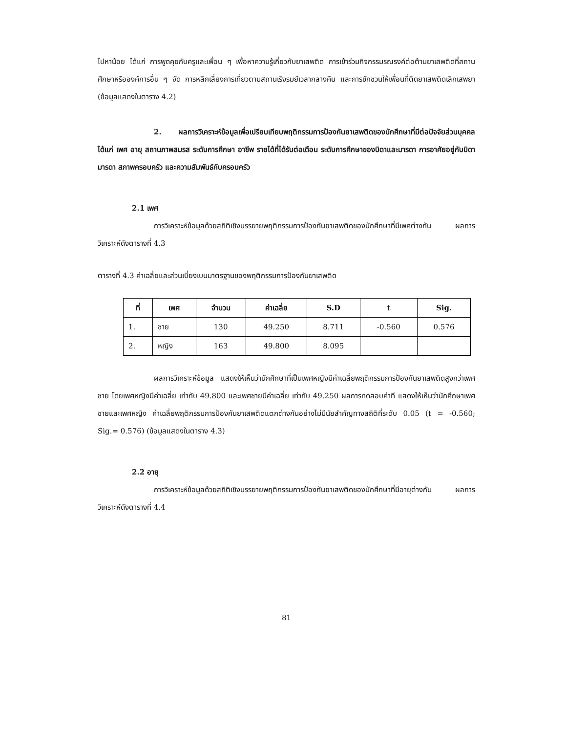ไปหาน้อย ได้แก่ การพูดคุยกับครูและเพื่อน ๆ เพื่อหาความรู้เกี่ยวกับยาเสพติด การเข้าร่วมกิจกรรมรณรงค์ต่อต้านยาเสพติดที่สถานศึกษาหรือองค์การอื่น ๆ จัด การหลีกเลี่ยงการเที่ยวตามสถานเริงรมย์เวลากลางคืน และการชักชวนให้เพื่อนที่ติดยาเสพติดเลิกเสพยา (ข้อมูลแสดงในตาราง 4.2)
2. ผลการวิเคราะห์ข้อมูลเพื่อเปรียบเทียบพฤติกรรมการป้องกันยาเสพติดของนักศึกษาที่มีต่อปัจจัยส่วนบุคคล ได้แก่ เพศ อายุ สถานภาพสมรส ระดับการศึกษา อาชีพ รายได้ที่ได้รับต่อเดือน ระดับการศึกษาของบิดาและมารดา การอาศัยอยู่กับบิดามารดา สภาพครอบครัว และความสัมพันธ์กับครอบครัว
2.1 เพศ
การวิเคราะห์ข้อมูลด้วยสถิติเชิงบรรยายพฤติกรรมการป้องกันยาเสพติดของนักศึกษาที่มีเพศต่างกัน ผลการวิเคราะห์ดังตารางที่ 4.3
ตารางที่ 4.3 ค่าเฉลี่ยและส่วนเบี่ยงเบนมาตรฐานของพฤติกรรมการป้องกันยาเสพติด
| ที่ | เพศ | จำนวน | ค่าเฉลี่ย | S.D | t | Sig. |
| --- | --- | --- | --- | --- | --- | --- |
| 1. | ชาย | 130 | 49.250 | 8.711 | -0.560 | 0.576 |
| 2. | หญิง | 163 | 49.800 | 8.095 | | |
ผลการวิเคราะห์ข้อมูล แสดงให้เห็นว่านักศึกษาที่เป็นเพศหญิงมีค่าเฉลี่ยพฤติกรรมการป้องกันยาเสพติดสูงกว่าเพศชาย โดยเพศหญิงมีค่าเฉลี่ย เท่ากับ 49.800 และเพศชายมีค่าเฉลี่ย เท่ากับ 49.250 ผลการทดสอบค่าที แสดงให้เห็นว่านักศึกษาเพศชายและเพศหญิง ค่าเฉลี่ยพฤติกรรมการป้องกันยาเสพติดแตกต่างกันอย่างไม่มีนัยสำคัญทางสถิติที่ระดับ 0.05 (t = -0.560; Sig.= 0.576) (ข้อมูลแสดงในตาราง 4.3)
2.2 อายุ
การวิเคราะห์ข้อมูลด้วยสถิติเชิงบรรยายพฤติกรรมการป้องกันยาเสพติดของนักศึกษาที่มีอายุต่างกัน ผลการวิเคราะห์ดังตารางที่ 4.4
81